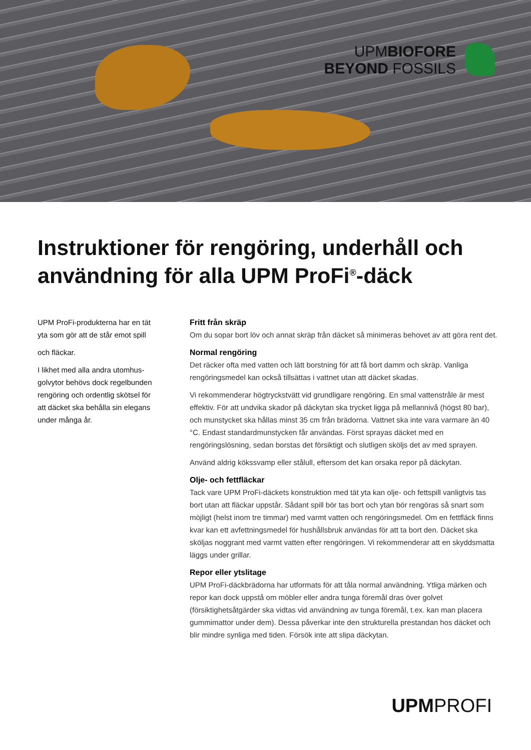UPMBIOFORE
BEYOND FOSSILS
Instruktioner för rengöring, underhåll och användning för alla UPM ProFi<sup>®</sup>-däck
UPM ProFi-produkterna har en tät yta som gör att de står emot spill
och fläckar.
I likhet med alla andra utomhus-golvytor behövs dock regelbunden rengöring och ordentlig skötsel för att däcket ska behålla sin elegans under många år.
Fritt från skräp
Om du sopar bort löv och annat skräp från däcket så minimeras behovet av att göra rent det.
Normal rengöring
Det räcker ofta med vatten och lätt borstning för att få bort damm och skräp. Vanliga rengöringsmedel kan också tillsättas i vattnet utan att däcket skadas.
Vi rekommenderar högtryckstvätt vid grundligare rengöring. En smal vattenstråle är mest effektiv. För att undvika skador på däckytan ska trycket ligga på mellannivå (högst 80 bar), och munstycket ska hållas minst 35 cm från brädorna. Vattnet ska inte vara varmare än 40 °C. Endast standardmunstycken får användas. Först sprayas däcket med en rengöringslösning, sedan borstas det försiktigt och slutligen sköljs det av med sprayen.
Använd aldrig kökssvamp eller stålull, eftersom det kan orsaka repor på däckytan.
Olje- och fettfläckar
Tack vare UPM ProFi-däckets konstruktion med tät yta kan olje- och fettspill vanligtvis tas bort utan att fläckar uppstår. Sådant spill bör tas bort och ytan bör rengöras så snart som möjligt (helst inom tre timmar) med varmt vatten och rengöringsmedel. Om en fettfläck finns kvar kan ett avfettningsmedel för hushållsbruk användas för att ta bort den. Däcket ska sköljas noggrant med varmt vatten efter rengöringen. Vi rekommenderar att en skyddsmatta läggs under grillar.
Repor eller ytslitage
UPM ProFi-däckbrädorna har utformats för att tåla normal användning. Ytliga märken och repor kan dock uppstå om möbler eller andra tunga föremål dras över golvet (försiktighetsåtgärder ska vidtas vid användning av tunga föremål, t.ex. kan man placera gummimattor under dem). Dessa påverkar inte den strukturella prestandan hos däcket och blir mindre synliga med tiden. Försök inte att slipa däckytan.
UPMPROFI